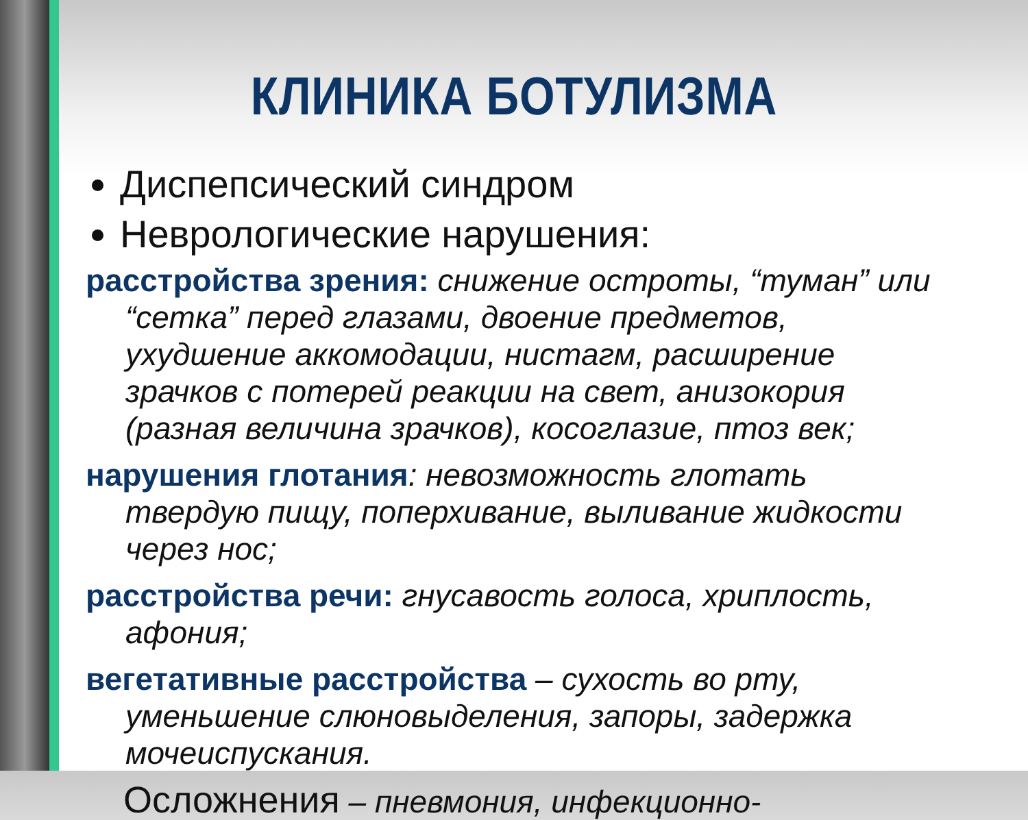КЛИНИКА БОТУЛИЗМА
Диспепсический синдром
Неврологические нарушения:
расстройства зрения: снижение остроты, “туман” или “сетка” перед глазами, двоение предметов, ухудшение аккомодации, нистагм, расширение зрачков с потерей реакции на свет, анизокория (разная величина зрачков), косоглазие, птоз век;
нарушения глотания: невозможность глотать твердую пищу, поперхивание, выливание жидкости через нос;
расстройства речи: гнусавость голоса, хриплость, афония;
вегетативные расстройства – сухость во рту, уменьшение слюновыделения, запоры, задержка мочеиспускания.
Осложнения – пневмония, инфекционно-